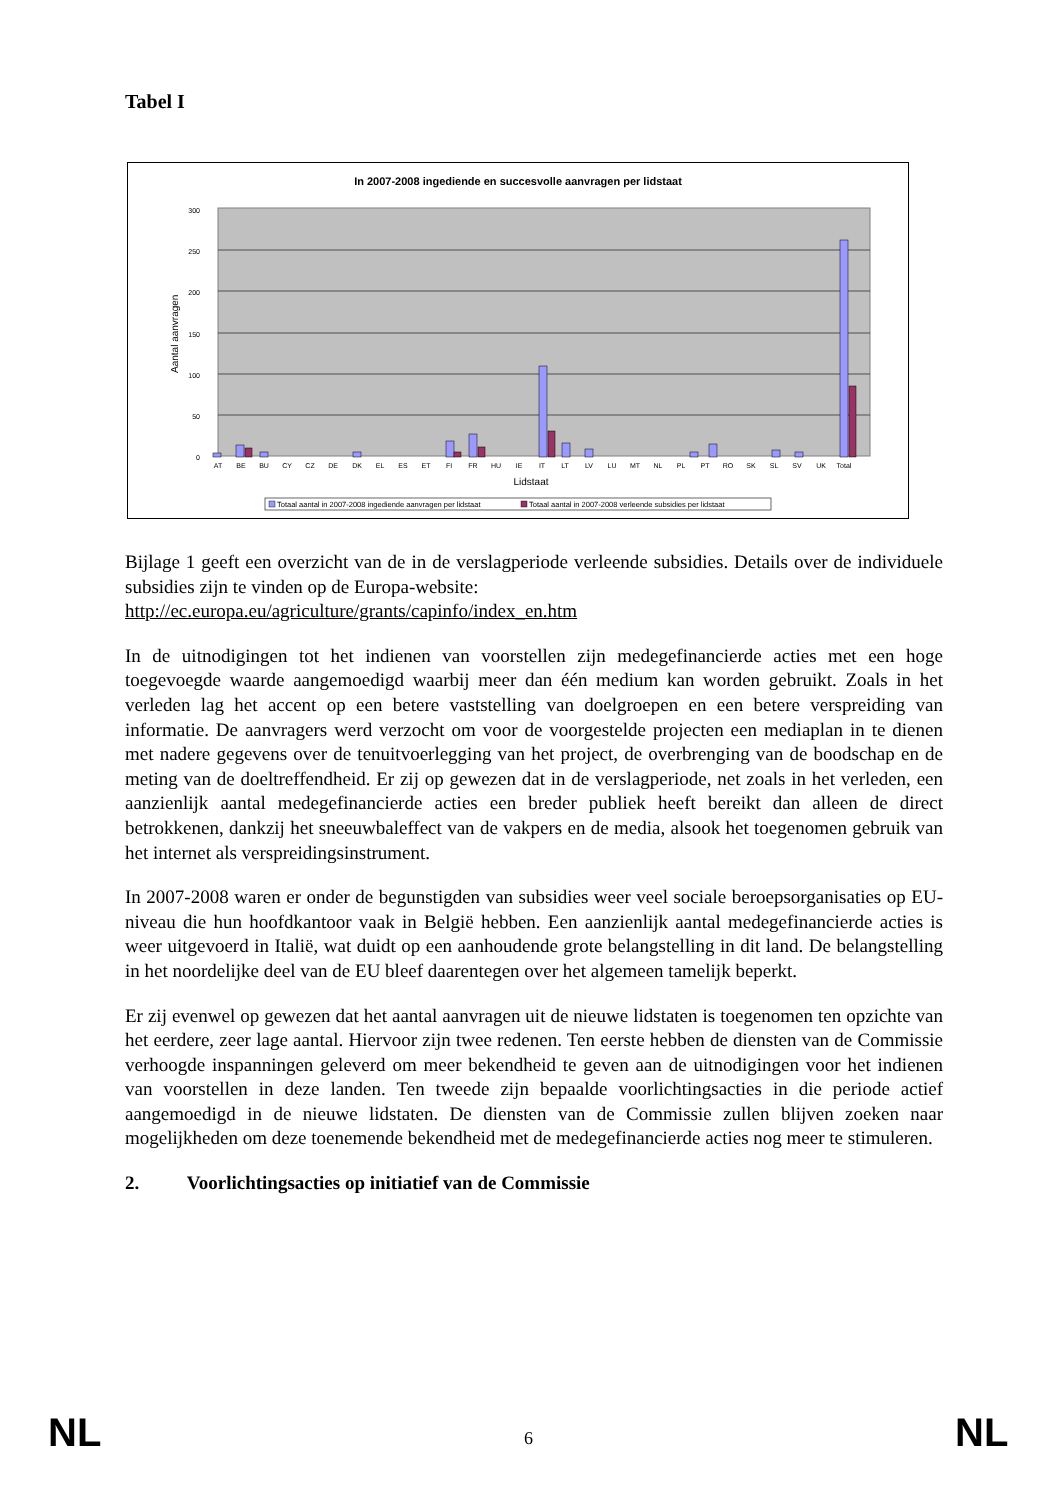Tabel I
In 2007-2008 ingediende en succesvolle aanvragen per lidstaat
300
250
200
150
100
50
0
Aantal aanvragen
AT
BE
BU
CY
CZ
DE
DK
EL
ES
ET
FI
FR
HU
IE
IT
LT
LV
LU
MT
NL
PL
PT
RO
SK
SL
SV
UK
Total
Lidstaat
Totaal aantal in 2007-2008 ingediende aanvragen per lidstaat
Totaal aantal in 2007-2008 verleende subsidies per lidstaat
Bijlage 1 geeft een overzicht van de in de verslagperiode verleende subsidies. Details over de individuele subsidies zijn te vinden op de Europa-website:
http://ec.europa.eu/agriculture/grants/capinfo/index_en.htm
In de uitnodigingen tot het indienen van voorstellen zijn medegefinancierde acties met een hoge toegevoegde waarde aangemoedigd waarbij meer dan één medium kan worden gebruikt. Zoals in het verleden lag het accent op een betere vaststelling van doelgroepen en een betere verspreiding van informatie. De aanvragers werd verzocht om voor de voorgestelde projecten een mediaplan in te dienen met nadere gegevens over de tenuitvoerlegging van het project, de overbrenging van de boodschap en de meting van de doeltreffendheid. Er zij op gewezen dat in de verslagperiode, net zoals in het verleden, een aanzienlijk aantal medegefinancierde acties een breder publiek heeft bereikt dan alleen de direct betrokkenen, dankzij het sneeuwbaleffect van de vakpers en de media, alsook het toegenomen gebruik van het internet als verspreidingsinstrument.
In 2007-2008 waren er onder de begunstigden van subsidies weer veel sociale beroepsorganisaties op EU-niveau die hun hoofdkantoor vaak in België hebben. Een aanzienlijk aantal medegefinancierde acties is weer uitgevoerd in Italië, wat duidt op een aanhoudende grote belangstelling in dit land. De belangstelling in het noordelijke deel van de EU bleef daarentegen over het algemeen tamelijk beperkt.
Er zij evenwel op gewezen dat het aantal aanvragen uit de nieuwe lidstaten is toegenomen ten opzichte van het eerdere, zeer lage aantal. Hiervoor zijn twee redenen. Ten eerste hebben de diensten van de Commissie verhoogde inspanningen geleverd om meer bekendheid te geven aan de uitnodigingen voor het indienen van voorstellen in deze landen. Ten tweede zijn bepaalde voorlichtingsacties in die periode actief aangemoedigd in de nieuwe lidstaten. De diensten van de Commissie zullen blijven zoeken naar mogelijkheden om deze toenemende bekendheid met de medegefinancierde acties nog meer te stimuleren.
2. Voorlichtingsacties op initiatief van de Commissie
NL 6 NL